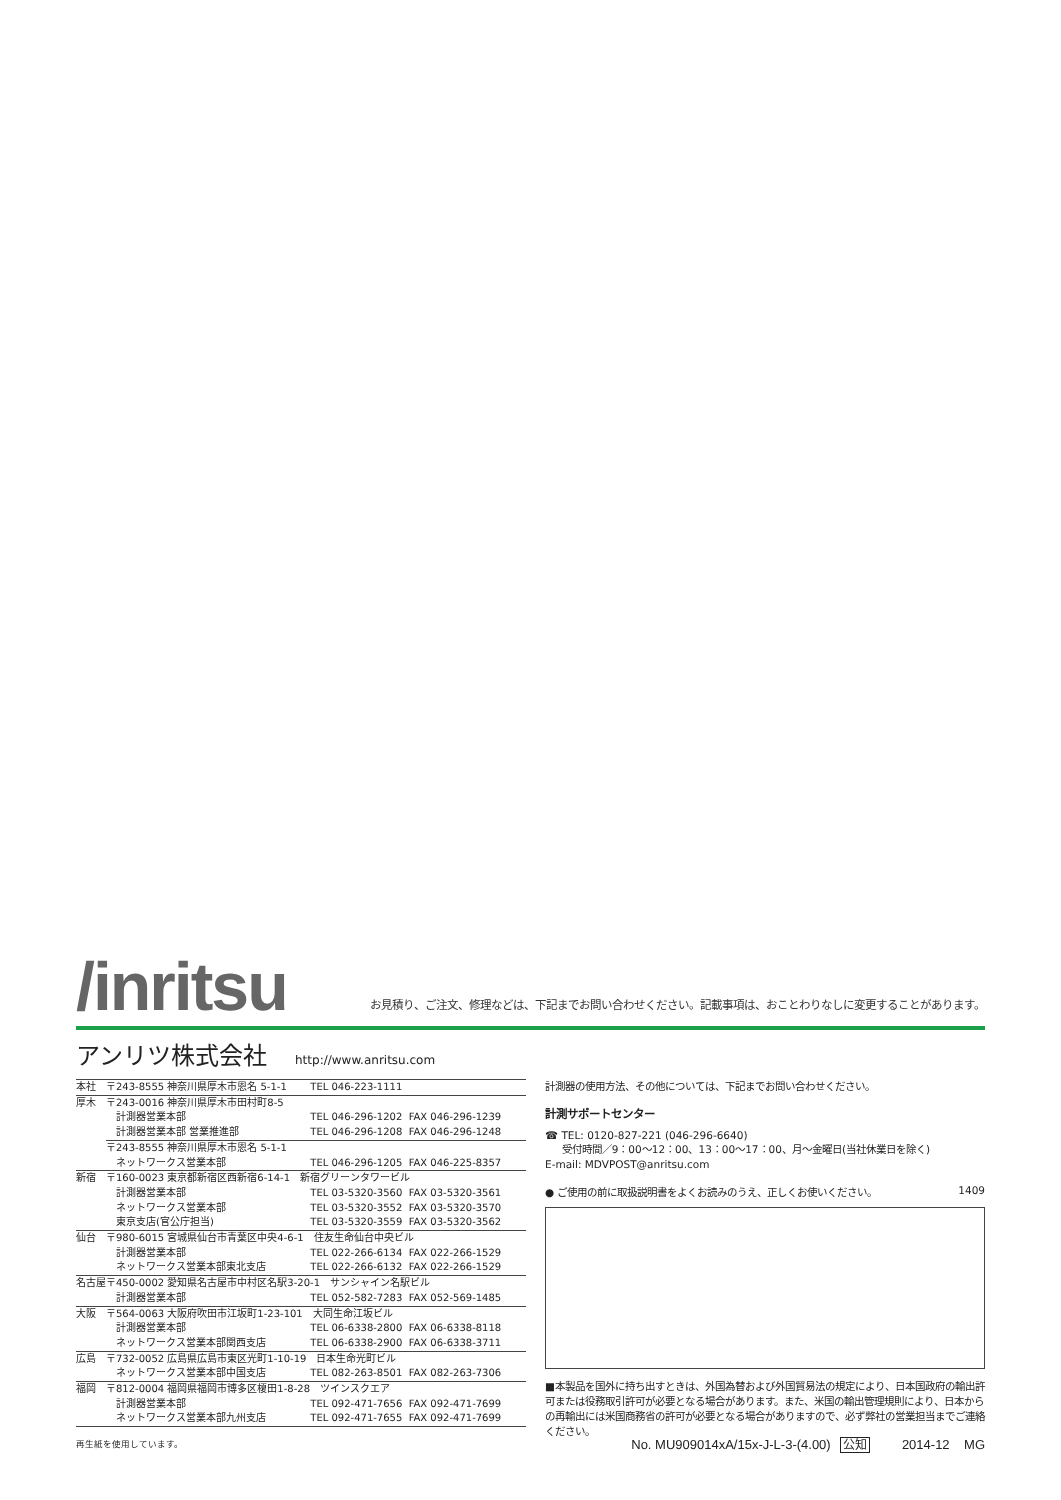/inritsu
お見積り、ご注文、修理などは、下記までお問い合わせください。記載事項は、おことわりなしに変更することがあります。
アンリツ株式会社
http://www.anritsu.com
| 本社 | 〒243-8555 神奈川県厚木市恩名 5-1-1 | TEL 046-223-1111 |
| 厚木 | 〒243-0016 神奈川県厚木市田村町8-5 | |
| | 計測器営業本部 | TEL 046-296-1202 FAX 046-296-1239 |
| | 計測器営業本部 営業推進部 | TEL 046-296-1208 FAX 046-296-1248 |
| | 〒243-8555 神奈川県厚木市恩名 5-1-1 | |
| | ネットワークス営業本部 | TEL 046-296-1205 FAX 046-225-8357 |
| 新宿 | 〒160-0023 東京都新宿区西新宿6-14-1 新宿グリーンタワービル | |
| | 計測器営業本部 | TEL 03-5320-3560 FAX 03-5320-3561 |
| | ネットワークス営業本部 | TEL 03-5320-3552 FAX 03-5320-3570 |
| | 東京支店(官公庁担当) | TEL 03-5320-3559 FAX 03-5320-3562 |
| 仙台 | 〒980-6015 宮城県仙台市青葉区中央4-6-1 住友生命仙台中央ビル | |
| | 計測器営業本部 | TEL 022-266-6134 FAX 022-266-1529 |
| | ネットワークス営業本部東北支店 | TEL 022-266-6132 FAX 022-266-1529 |
| 名古屋 | 〒450-0002 愛知県名古屋市中村区名駅3-20-1 サンシャイン名駅ビル | |
| | 計測器営業本部 | TEL 052-582-7283 FAX 052-569-1485 |
| 大阪 | 〒564-0063 大阪府吹田市江坂町1-23-101 大同生命江坂ビル | |
| | 計測器営業本部 | TEL 06-6338-2800 FAX 06-6338-8118 |
| | ネットワークス営業本部関西支店 | TEL 06-6338-2900 FAX 06-6338-3711 |
| 広島 | 〒732-0052 広島県広島市東区光町1-10-19 日本生命光町ビル | |
| | ネットワークス営業本部中国支店 | TEL 082-263-8501 FAX 082-263-7306 |
| 福岡 | 〒812-0004 福岡県福岡市博多区榎田1-8-28 ツインスクエア | |
| | 計測器営業本部 | TEL 092-471-7656 FAX 092-471-7699 |
| | ネットワークス営業本部九州支店 | TEL 092-471-7655 FAX 092-471-7699 |
再生紙を使用しています。
計測器の使用方法、その他については、下記までお問い合わせください。
計測サポートセンター
☎ TEL: 0120-827-221 (046-296-6640)
受付時間／9：00～12：00、13：00～17：00、月～金曜日(当社休業日を除く)
E-mail: MDVPOST@anritsu.com
● ご使用の前に取扱説明書をよくお読みのうえ、正しくお使いください。 1409
■本製品を国外に持ち出すときは、外国為替および外国貿易法の規定により、日本国政府の輸出許可または役務取引許可が必要となる場合があります。また、米国の輸出管理規則により、日本からの再輸出には米国商務省の許可が必要となる場合がありますので、必ず弊社の営業担当までご連絡ください。
No. MU909014xA/15x-J-L-3-(4.00) 公知 2014-12 MG